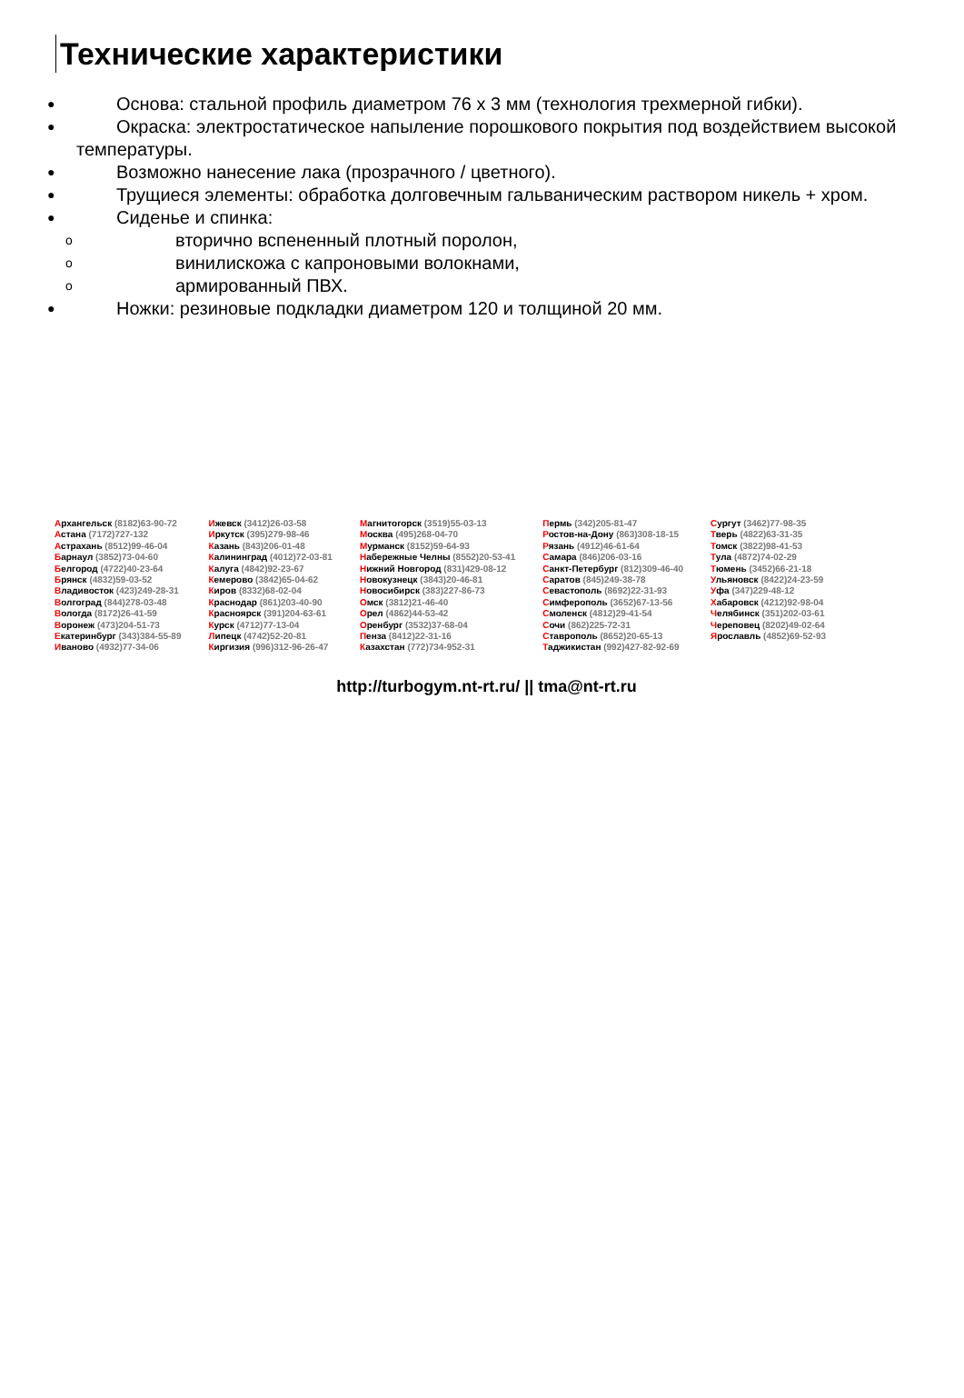Технические характеристики
● Основа: стальной профиль диаметром 76 х 3 мм (технология трехмерной гибки).
● Окраска: электростатическое напыление порошкового покрытия под воздействием высокой температуры.
● Возможно нанесение лака (прозрачного / цветного).
● Трущиеся элементы: обработка долговечным гальваническим раствором никель + хром.
● Сиденье и спинка:
o вторично вспененный плотный поролон,
o винилискожа с капроновыми волокнами,
o армированный ПВХ.
● Ножки: резиновые подкладки диаметром 120 и толщиной 20 мм.
| А рхангельск (8182)63-90-72 | И жевск (3412)26-03-58 | М агнитогорск (3519)55-03-13 | П ермь (342)205-81-47 | С ургут (3462)77-98-35 |
| А стана (7172)727-132 | И ркутск (395)279-98-46 | М осква (495)268-04-70 | Р остов-на-Дону (863)308-18-15 | Т верь (4822)63-31-35 |
| А страхань (8512)99-46-04 | К азань (843)206-01-48 | М урманск (8152)59-64-93 | Р язань (4912)46-61-64 | Т омск (3822)98-41-53 |
| Б арнаул (3852)73-04-60 | К алининград (4012)72-03-81 | Н абережные Челны (8552)20-53-41 | С амара (846)206-03-16 | Т ула (4872)74-02-29 |
| Б елгород (4722)40-23-64 | К алуга (4842)92-23-67 | Н ижний Новгород (831)429-08-12 | С анкт-Петербург (812)309-46-40 | Т юмень (3452)66-21-18 |
| Б рянск (4832)59-03-52 | К емерово (3842)65-04-62 | Н овокузнецк (3843)20-46-81 | С аратов (845)249-38-78 | У льяновск (8422)24-23-59 |
| В ладивосток (423)249-28-31 | К иров (8332)68-02-04 | Н овосибирск (383)227-86-73 | С евастополь (8692)22-31-93 | У фа (347)229-48-12 |
| В олгоград (844)278-03-48 | К раснодар (861)203-40-90 | О мск (3812)21-46-40 | С имферополь (3652)67-13-56 | Х абаровск (4212)92-98-04 |
| В ологда (8172)26-41-59 | К расноярск (391)204-63-61 | О рел (4862)44-53-42 | С моленск (4812)29-41-54 | Ч елябинск (351)202-03-61 |
| В оронеж (473)204-51-73 | К урск (4712)77-13-04 | О ренбург (3532)37-68-04 | С очи (862)225-72-31 | Ч ереповец (8202)49-02-64 |
| Е катеринбург (343)384-55-89 | Л ипецк (4742)52-20-81 | П енза (8412)22-31-16 | С таврополь (8652)20-65-13 | Я рославль (4852)69-52-93 |
| И ваново (4932)77-34-06 | К иргизия (996)312-96-26-47 | К азахстан (772)734-952-31 | Т аджикистан (992)427-82-92-69 | |
http://turbogym.nt-rt.ru/ || tma@nt-rt.ru